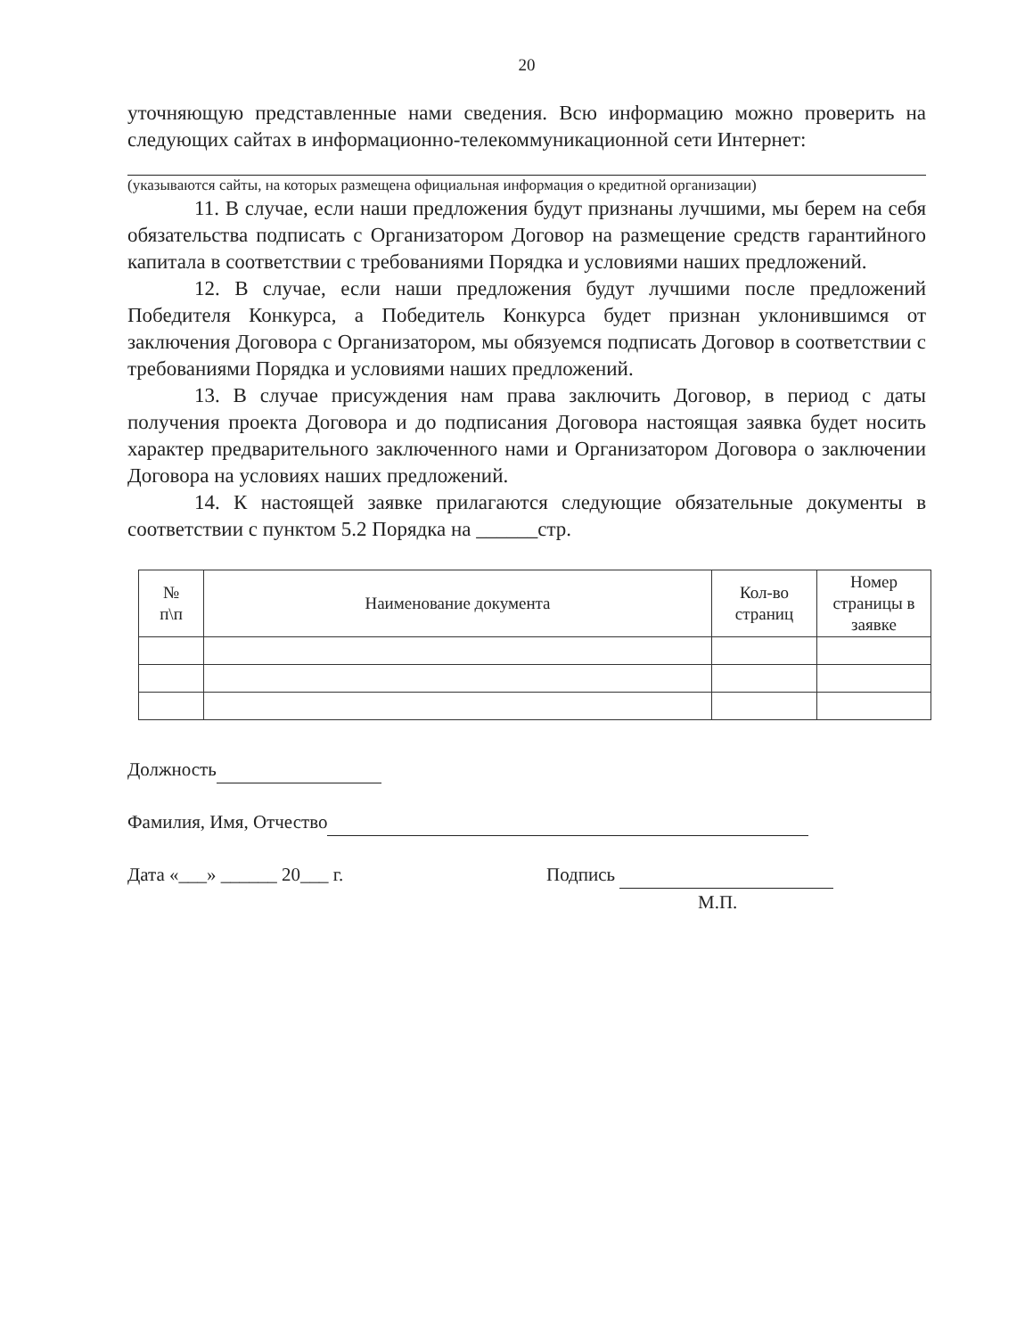20
уточняющую представленные нами сведения. Всю информацию можно проверить на следующих сайтах в информационно-телекоммуникационной сети Интернет:
(указываются сайты, на которых размещена официальная информация о кредитной организации)
11. В случае, если наши предложения будут признаны лучшими, мы берем на себя обязательства подписать с Организатором Договор на размещение средств гарантийного капитала в соответствии с требованиями Порядка и условиями наших предложений.
12. В случае, если наши предложения будут лучшими после предложений Победителя Конкурса, а Победитель Конкурса будет признан уклонившимся от заключения Договора с Организатором, мы обязуемся подписать Договор в соответствии с требованиями Порядка и условиями наших предложений.
13. В случае присуждения нам права заключить Договор, в период с даты получения проекта Договора и до подписания Договора настоящая заявка будет носить характер предварительного заключенного нами и Организатором Договора о заключении Договора на условиях наших предложений.
14. К настоящей заявке прилагаются следующие обязательные документы в соответствии с пунктом 5.2 Порядка на ______стр.
| № п\п | Наименование документа | Кол-во страниц | Номер страницы в заявке |
| --- | --- | --- | --- |
Должность
Фамилия, Имя, Отчество
Дата «___» ______ 20___ г. Подпись
М.П.